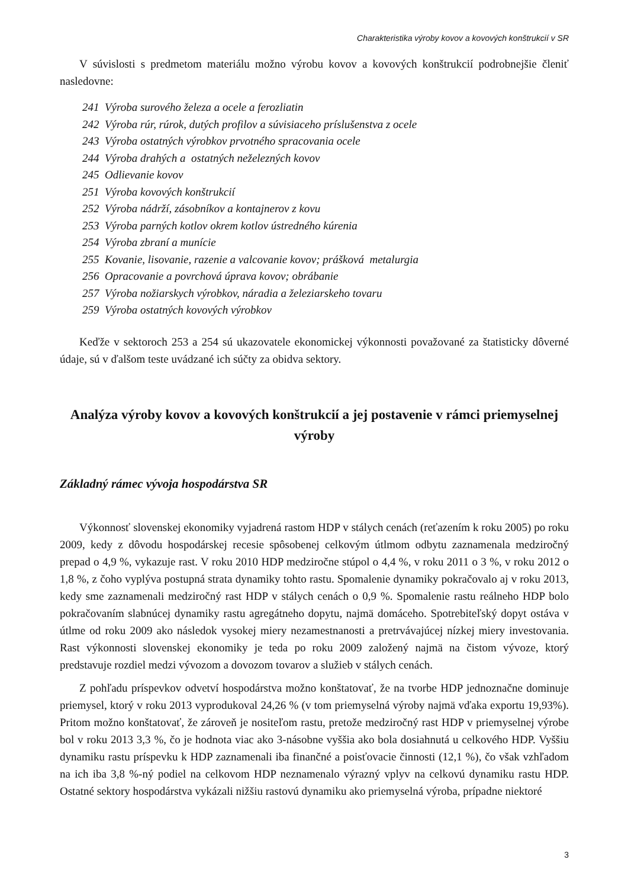Charakteristika výroby kovov a kovových konštrukcií v SR
V súvislosti s predmetom materiálu možno výrobu kovov a kovových konštrukcií podrobnejšie členiť nasledovne:
241 Výroba surového železa a ocele a ferozliatin
242 Výroba rúr, rúrok, dutých profilov a súvisiaceho príslušenstva z ocele
243 Výroba ostatných výrobkov prvotného spracovania ocele
244 Výroba drahých a ostatných neželezných kovov
245 Odlievanie kovov
251 Výroba kovových konštrukcií
252 Výroba nádrží, zásobníkov a kontajnerov z kovu
253 Výroba parných kotlov okrem kotlov ústredného kúrenia
254 Výroba zbraní a munície
255 Kovanie, lisovanie, razenie a valcovanie kovov; prášková metalurgia
256 Opracovanie a povrchová úprava kovov; obrábanie
257 Výroba nožiarskych výrobkov, náradia a železiarskeho tovaru
259 Výroba ostatných kovových výrobkov
Keďže v sektoroch 253 a 254 sú ukazovatele ekonomickej výkonnosti považované za štatisticky dôverné údaje, sú v ďalšom teste uvádzané ich súčty za obidva sektory.
Analýza výroby kovov a kovových konštrukcií a jej postavenie v rámci priemyselnej výroby
Základný rámec vývoja hospodárstva SR
Výkonnosť slovenskej ekonomiky vyjadrená rastom HDP v stálych cenách (reťazením k roku 2005) po roku 2009, kedy z dôvodu hospodárskej recesie spôsobenej celkovým útlmom odbytu zaznamenala medziročný prepad o 4,9 %, vykazuje rast. V roku 2010 HDP medziročne stúpol o 4,4 %, v roku 2011 o 3 %, v roku 2012 o 1,8 %, z čoho vyplýva postupná strata dynamiky tohto rastu. Spomalenie dynamiky pokračovalo aj v roku 2013, kedy sme zaznamenali medziročný rast HDP v stálych cenách o 0,9 %. Spomalenie rastu reálneho HDP bolo pokračovaním slabnúcej dynamiky rastu agregátneho dopytu, najmä domáceho. Spotrebiteľský dopyt ostáva v útlme od roku 2009 ako následok vysokej miery nezamestnanosti a pretrvávajúcej nízkej miery investovania. Rast výkonnosti slovenskej ekonomiky je teda po roku 2009 založený najmä na čistom vývoze, ktorý predstavuje rozdiel medzi vývozom a dovozom tovarov a služieb v stálych cenách.
Z pohľadu príspevkov odvetví hospodárstva možno konštatovať, že na tvorbe HDP jednoznačne dominuje priemysel, ktorý v roku 2013 vyprodukoval 24,26 % (v tom priemyselná výroby najmä vďaka exportu 19,93%). Pritom možno konštatovať, že zároveň je nositeľom rastu, pretože medziročný rast HDP v priemyselnej výrobe bol v roku 2013 3,3 %, čo je hodnota viac ako 3-násobne vyššia ako bola dosiahnutá u celkového HDP. Vyššiu dynamiku rastu príspevku k HDP zaznamenali iba finančné a poisťovacie činnosti (12,1 %), čo však vzhľadom na ich iba 3,8 %-ný podiel na celkovom HDP neznamenalo výrazný vplyv na celkovú dynamiku rastu HDP. Ostatné sektory hospodárstva vykázali nižšiu rastovú dynamiku ako priemyselná výroba, prípadne niektoré
3